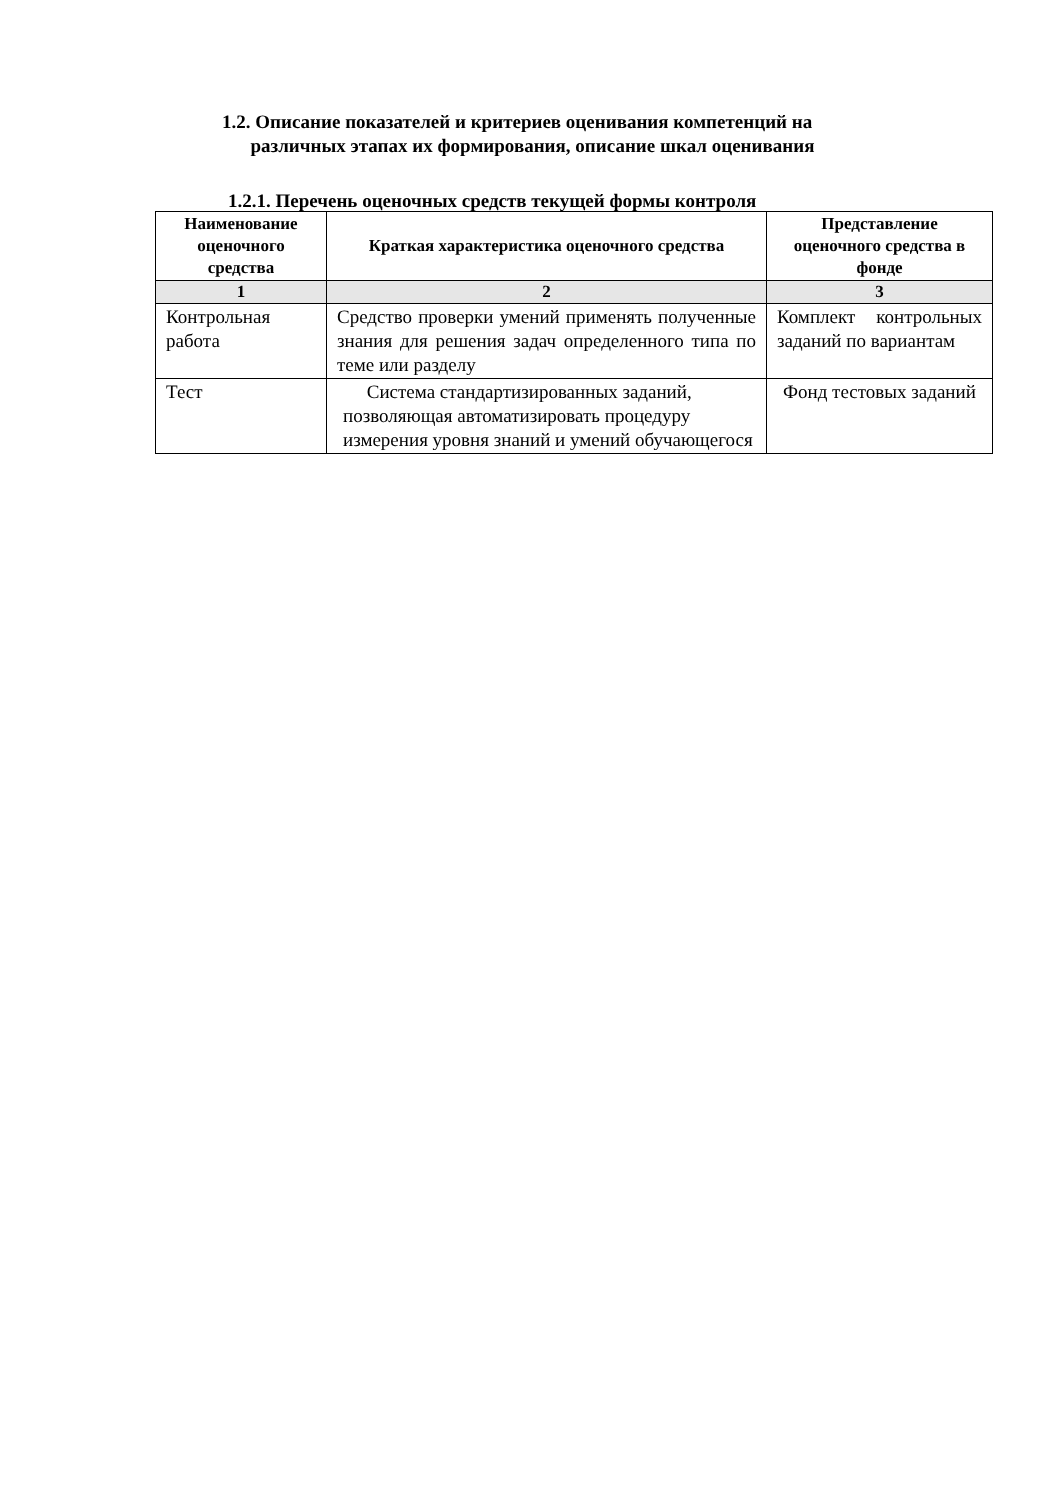1.2. Описание показателей и критериев оценивания компетенций на
различных этапах их формирования, описание шкал оценивания
1.2.1. Перечень оценочных средств текущей формы контроля
| Наименование оценочного средства | Краткая характеристика оценочного средства | Представление оценочного средства в фонде |
| --- | --- | --- |
| 1 | 2 | 3 |
| Контрольная работа | Средство проверки умений применять полученные знания для решения задач определенного типа по теме или разделу | Комплект контрольных заданий по вариантам |
| Тест | Система стандартизированных заданий, позволяющая автоматизировать процедуру измерения уровня знаний и умений обучающегося | Фонд тестовых заданий |